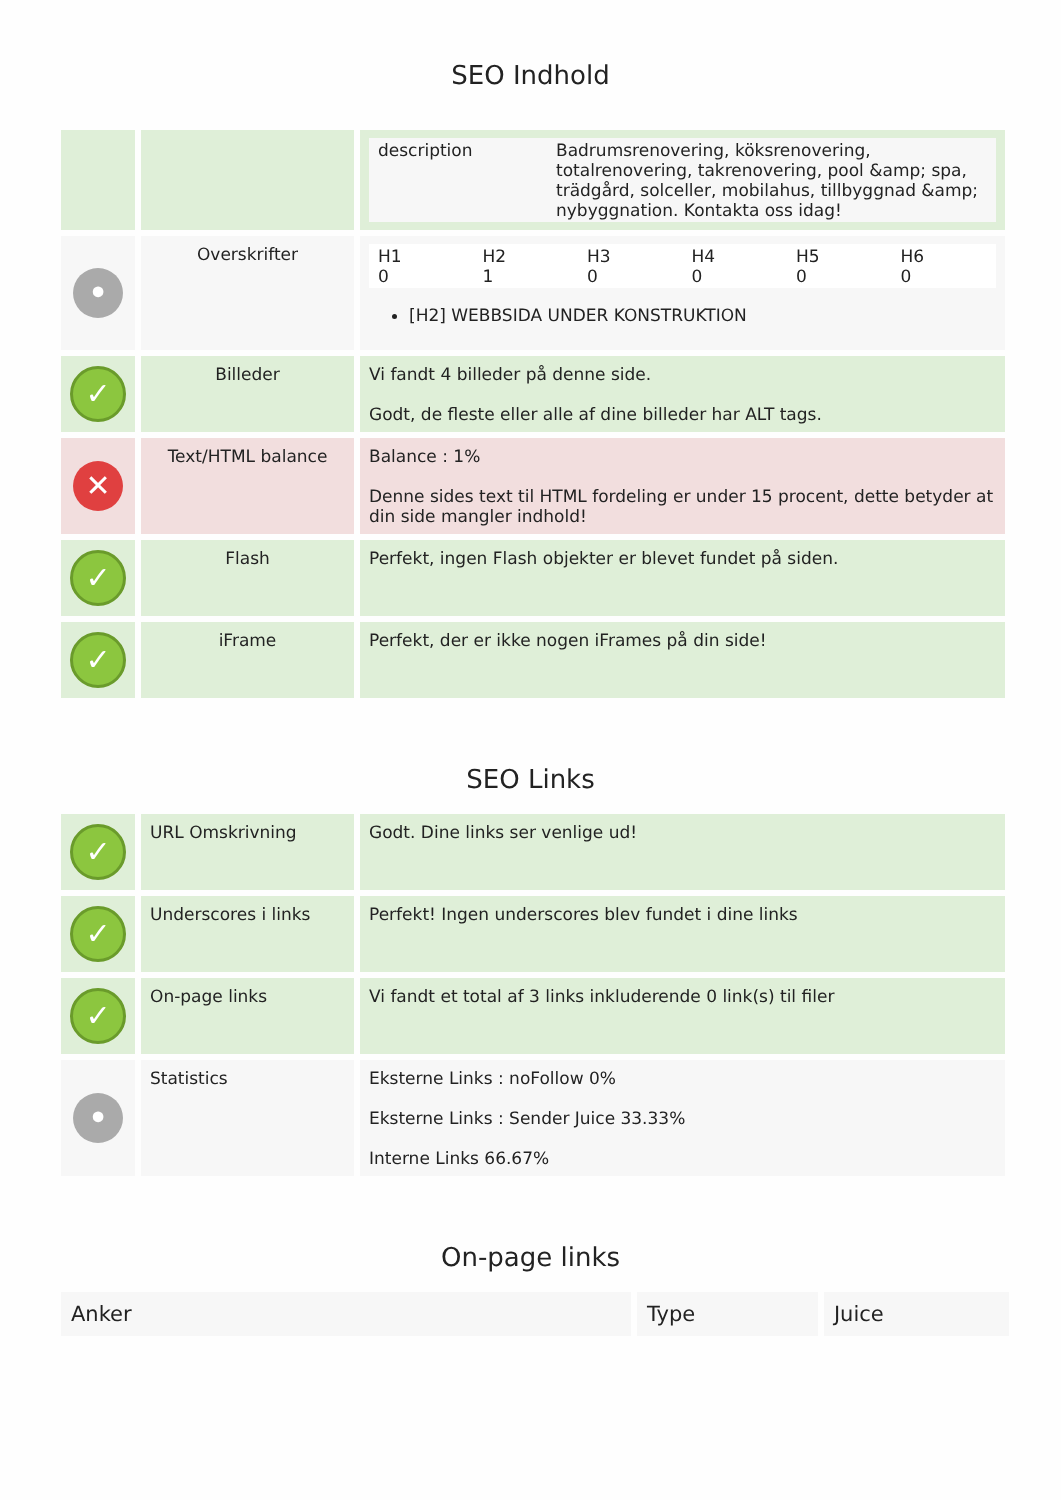SEO Indhold
| | | / description / Badrumsrenovering, köksrenovering, totalrenovering, takrenovering, pool &amp; spa, trädgård, solceller, mobilahus, tillbyggnad &amp; nybyggnation. Kontakta oss idag! / |
| • | Overskrifter | / H1 0 / H2 1 / H3 0 / H4 0 / H5 0 / H6 0 / [H2] WEBBSIDA UNDER KONSTRUKTION |
| ✓ | Billeder | Vi fandt 4 billeder på denne side. Godt, de fleste eller alle af dine billeder har ALT tags. |
| ✕ | Text/HTML balance | Balance : 1% Denne sides text til HTML fordeling er under 15 procent, dette betyder at din side mangler indhold! |
| ✓ | Flash | Perfekt, ingen Flash objekter er blevet fundet på siden. |
| ✓ | iFrame | Perfekt, der er ikke nogen iFrames på din side! |
SEO Links
| ✓ | URL Omskrivning | Godt. Dine links ser venlige ud! |
| ✓ | Underscores i links | Perfekt! Ingen underscores blev fundet i dine links |
| ✓ | On-page links | Vi fandt et total af 3 links inkluderende 0 link(s) til filer |
| • | Statistics | Eksterne Links : noFollow 0% Eksterne Links : Sender Juice 33.33% Interne Links 66.67% |
On-page links
| Anker | Type | Juice |
| --- | --- | --- |